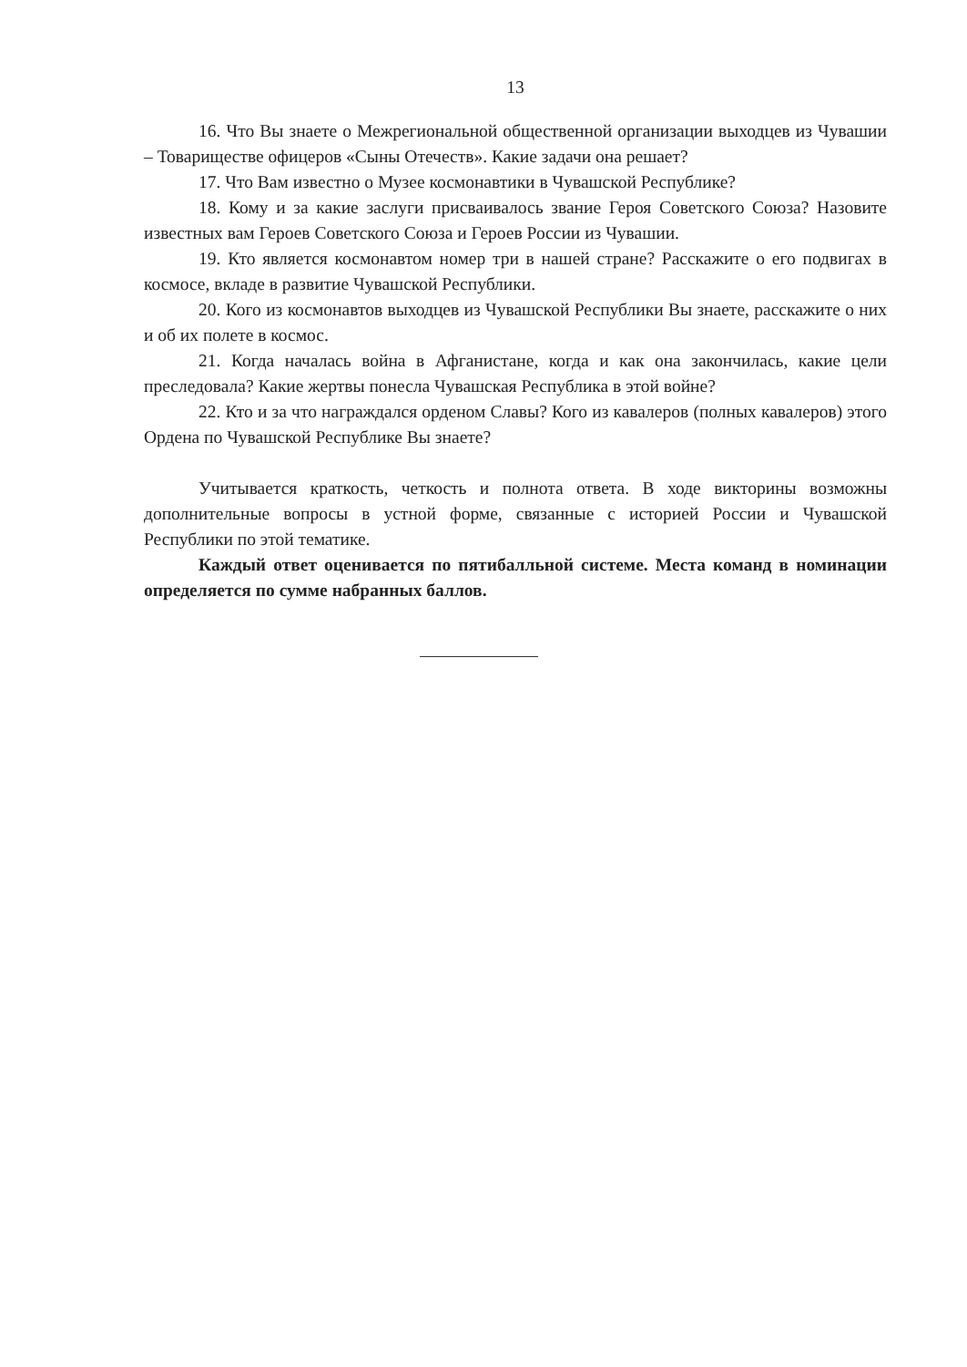13
16. Что Вы знаете о Межрегиональной общественной организации выходцев из Чувашии – Товариществе офицеров «Сыны Отечеств». Какие задачи она решает?
17. Что Вам известно о Музее космонавтики в Чувашской Республике?
18. Кому и за какие заслуги присваивалось звание Героя Советского Союза? Назовите известных вам Героев Советского Союза и Героев России из Чувашии.
19. Кто является космонавтом номер три в нашей стране? Расскажите о его подвигах в космосе, вкладе в развитие Чувашской Республики.
20. Кого из космонавтов выходцев из Чувашской Республики Вы знаете, расскажите о них и об их полете в космос.
21. Когда началась война в Афганистане, когда и как она закончилась, какие цели преследовала? Какие жертвы понесла Чувашская Республика в этой войне?
22. Кто и за что награждался орденом Славы? Кого из кавалеров (полных кавалеров) этого Ордена по Чувашской Республике Вы знаете?
Учитывается краткость, четкость и полнота ответа. В ходе викторины возможны дополнительные вопросы в устной форме, связанные с историей России и Чувашской Республики по этой тематике.
Каждый ответ оценивается по пятибалльной системе. Места команд в номинации определяется по сумме набранных баллов.